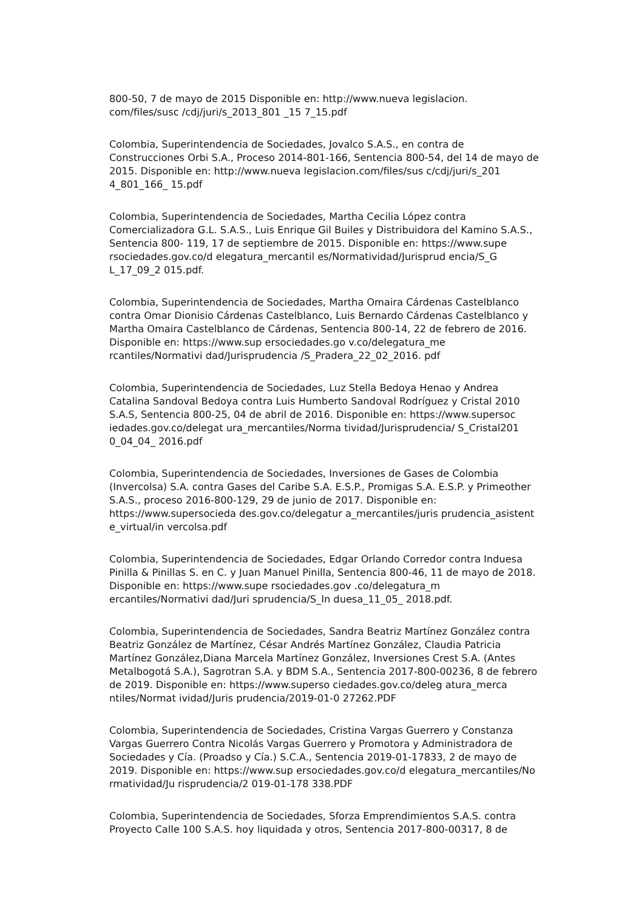800-50, 7 de mayo de 2015 Disponible en: http://www.nueva legislacion.
com/files/susc /cdj/juri/s_2013_801 _15 7_15.pdf
Colombia, Superintendencia de Sociedades, Jovalco S.A.S., en contra de Construcciones Orbi S.A., Proceso 2014-801-166, Sentencia 800-54, del 14 de mayo de 2015. Disponible en: http://www.nueva legislacion.com/files/sus c/cdj/juri/s_201 4_801_166_ 15.pdf
Colombia, Superintendencia de Sociedades, Martha Cecilia López contra Comercializadora G.L. S.A.S., Luis Enrique Gil Builes y Distribuidora del Kamino S.A.S., Sentencia 800- 119, 17 de septiembre de 2015. Disponible en: https://www.supe rsociedades.gov.co/d elegatura_mercantil es/Normatividad/Jurisprud encia/S_G L_17_09_2 015.pdf.
Colombia, Superintendencia de Sociedades, Martha Omaira Cárdenas Castelblanco contra Omar Dionisio Cárdenas Castelblanco, Luis Bernardo Cárdenas Castelblanco y Martha Omaira Castelblanco de Cárdenas, Sentencia 800-14, 22 de febrero de 2016. Disponible en: https://www.sup ersociedades.go v.co/delegatura_me rcantiles/Normativi dad/Jurisprudencia /S_Pradera_22_02_2016. pdf
Colombia, Superintendencia de Sociedades, Luz Stella Bedoya Henao y Andrea Catalina Sandoval Bedoya contra Luis Humberto Sandoval Rodríguez y Cristal 2010 S.A.S, Sentencia 800-25, 04 de abril de 2016. Disponible en: https://www.supersoc iedades.gov.co/delegat ura_mercantiles/Norma tividad/Jurisprudencia/ S_Cristal201 0_04_04_ 2016.pdf
Colombia, Superintendencia de Sociedades, Inversiones de Gases de Colombia (Invercolsa) S.A. contra Gases del Caribe S.A. E.S.P., Promigas S.A. E.S.P. y Primeother S.A.S., proceso 2016-800-129, 29 de junio de 2017. Disponible en: https://www.supersocieda des.gov.co/delegatur a_mercantiles/juris prudencia_asistent e_virtual/in vercolsa.pdf
Colombia, Superintendencia de Sociedades, Edgar Orlando Corredor contra Induesa Pinilla & Pinillas S. en C. y Juan Manuel Pinilla, Sentencia 800-46, 11 de mayo de 2018. Disponible en: https://www.supe rsociedades.gov .co/delegatura_m ercantiles/Normativi dad/Juri sprudencia/S_In duesa_11_05_ 2018.pdf.
Colombia, Superintendencia de Sociedades, Sandra Beatriz Martínez González contra Beatriz González de Martínez, César Andrés Martínez González, Claudia Patricia Martínez González,Diana Marcela Martínez González, Inversiones Crest S.A. (Antes Metalbogotá S.A.), Sagrotran S.A. y BDM S.A., Sentencia 2017-800-00236, 8 de febrero de 2019. Disponible en: https://www.superso ciedades.gov.co/deleg atura_merca ntiles/Normat ividad/Juris prudencia/2019-01-0 27262.PDF
Colombia, Superintendencia de Sociedades, Cristina Vargas Guerrero y Constanza Vargas Guerrero Contra Nicolás Vargas Guerrero y Promotora y Administradora de Sociedades y Cía. (Proadso y Cía.) S.C.A., Sentencia 2019-01-17833, 2 de mayo de 2019. Disponible en: https://www.sup ersociedades.gov.co/d elegatura_mercantiles/No rmatividad/Ju risprudencia/2 019-01-178 338.PDF
Colombia, Superintendencia de Sociedades, Sforza Emprendimientos S.A.S. contra Proyecto Calle 100 S.A.S. hoy liquidada y otros, Sentencia 2017-800-00317, 8 de